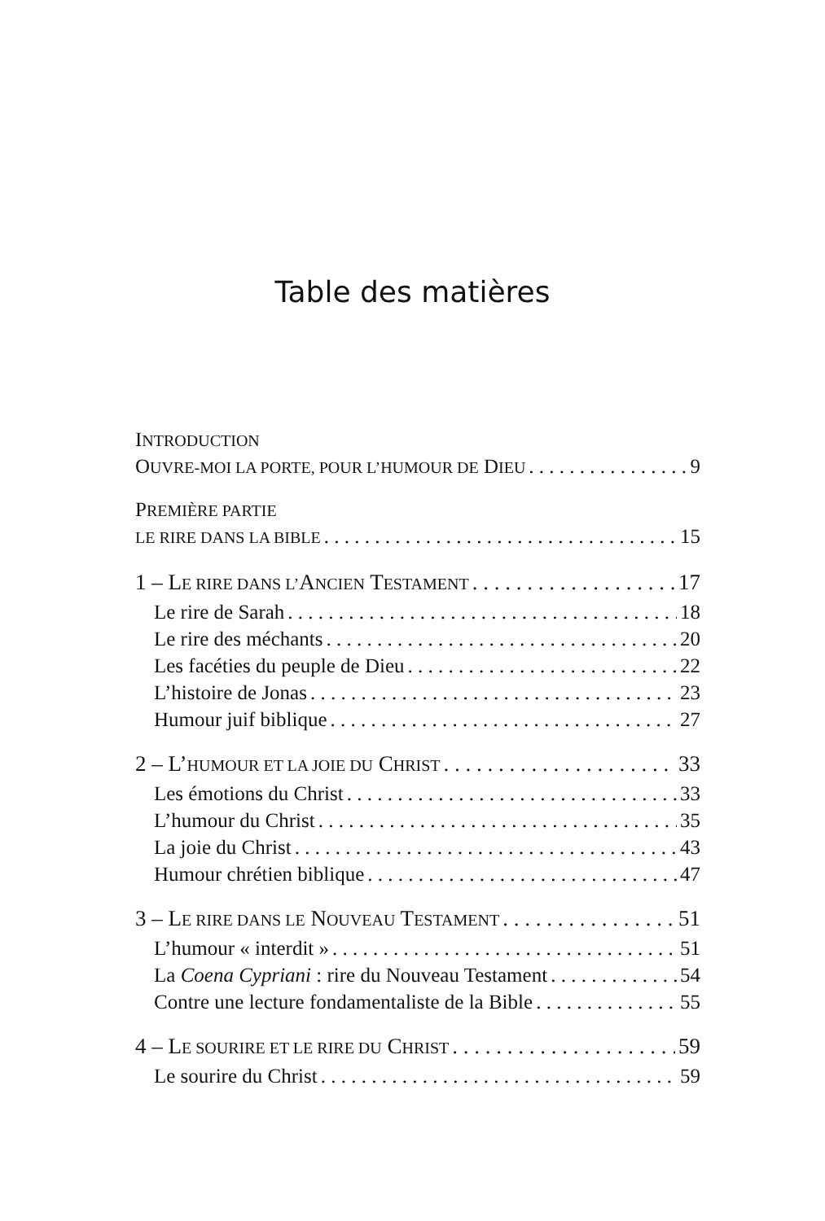Table des matières
INTRODUCTION
OUVRE-MOI LA PORTE, POUR L’HUMOUR DE DIEU 9
PREMIÈRE PARTIE
LE RIRE DANS LA BIBLE 15
1 – LE RIRE DANS L’ANCIEN TESTAMENT 17
Le rire de Sarah 18
Le rire des méchants 20
Les facéties du peuple de Dieu 22
L’histoire de Jonas 23
Humour juif biblique 27
2 – L’HUMOUR ET LA JOIE DU CHRIST 33
Les émotions du Christ 33
L’humour du Christ 35
La joie du Christ 43
Humour chrétien biblique 47
3 – LE RIRE DANS LE NOUVEAU TESTAMENT 51
L’humour « interdit » 51
La Coena Cypriani : rire du Nouveau Testament 54
Contre une lecture fondamentaliste de la Bible 55
4 – LE SOURIRE ET LE RIRE DU CHRIST 59
Le sourire du Christ 59